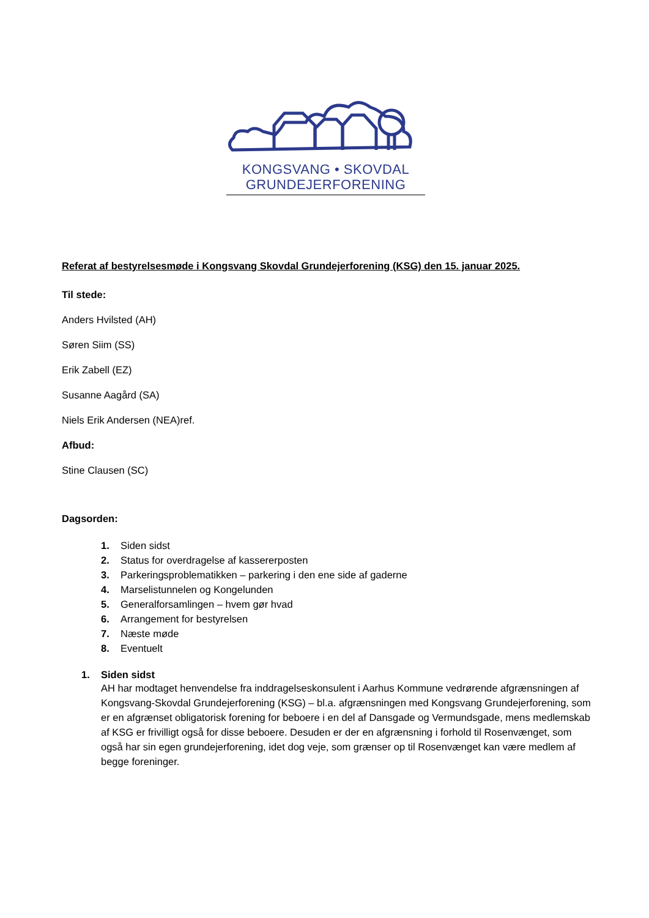KONGSVANG • SKOVDAL
GRUNDEJERFORENING
Referat af bestyrelsesmøde i Kongsvang Skovdal Grundejerforening (KSG) den 15. januar 2025.
Til stede:
Anders Hvilsted (AH)
Søren Siim (SS)
Erik Zabell (EZ)
Susanne Aagård (SA)
Niels Erik Andersen (NEA)ref.
Afbud:
Stine Clausen (SC)
Dagsorden:
1. Siden sidst
2. Status for overdragelse af kassererposten
3. Parkeringsproblematikken – parkering i den ene side af gaderne
4. Marselistunnelen og Kongelunden
5. Generalforsamlingen – hvem gør hvad
6. Arrangement for bestyrelsen
7. Næste møde
8. Eventuelt
1. Siden sidst
AH har modtaget henvendelse fra inddragelseskonsulent i Aarhus Kommune vedrørende afgrænsningen af Kongsvang-Skovdal Grundejerforening (KSG) – bl.a. afgrænsningen med Kongsvang Grundejerforening, som er en afgrænset obligatorisk forening for beboere i en del af Dansgade og Vermundsgade, mens medlemskab af KSG er frivilligt også for disse beboere. Desuden er der en afgrænsning i forhold til Rosenvænget, som også har sin egen grundejerforening, idet dog veje, som grænser op til Rosenvænget kan være medlem af begge foreninger.